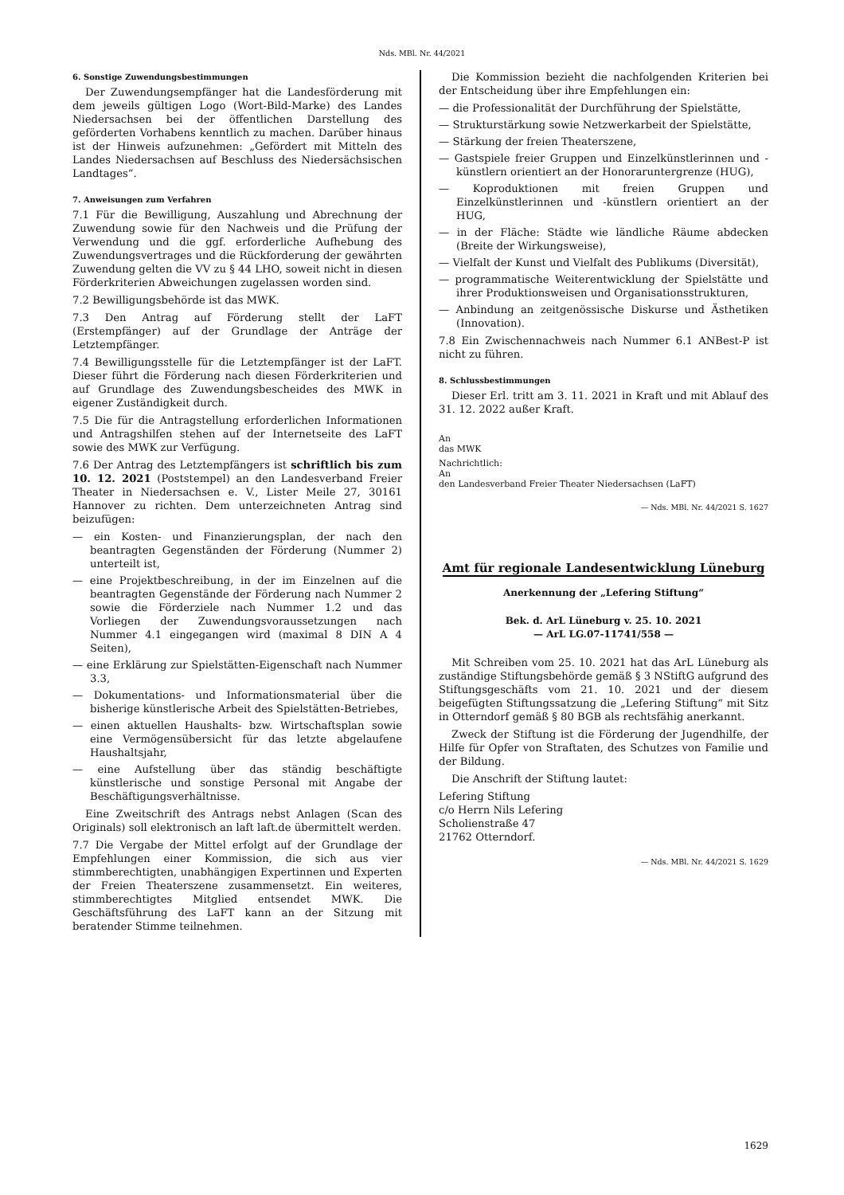Nds. MBl. Nr. 44/2021
6. Sonstige Zuwendungsbestimmungen
Der Zuwendungsempfänger hat die Landesförderung mit dem jeweils gültigen Logo (Wort-Bild-Marke) des Landes Niedersachsen bei der öffentlichen Darstellung des geförderten Vorhabens kenntlich zu machen. Darüber hinaus ist der Hinweis aufzunehmen: „Gefördert mit Mitteln des Landes Niedersachsen auf Beschluss des Niedersächsischen Landtages“.
7. Anweisungen zum Verfahren
7.1 Für die Bewilligung, Auszahlung und Abrechnung der Zuwendung sowie für den Nachweis und die Prüfung der Verwendung und die ggf. erforderliche Aufhebung des Zuwendungsvertrages und die Rückforderung der gewährten Zuwendung gelten die VV zu § 44 LHO, soweit nicht in diesen Förderkriterien Abweichungen zugelassen worden sind.
7.2 Bewilligungsbehörde ist das MWK.
7.3 Den Antrag auf Förderung stellt der LaFT (Erstempfänger) auf der Grundlage der Anträge der Letztempfänger.
7.4 Bewilligungsstelle für die Letztempfänger ist der LaFT. Dieser führt die Förderung nach diesen Förderkriterien und auf Grundlage des Zuwendungsbescheides des MWK in eigener Zuständigkeit durch.
7.5 Die für die Antragstellung erforderlichen Informationen und Antragshilfen stehen auf der Internetseite des LaFT sowie des MWK zur Verfügung.
7.6 Der Antrag des Letztempfängers ist schriftlich bis zum 10. 12. 2021 (Poststempel) an den Landesverband Freier Theater in Niedersachsen e. V., Lister Meile 27, 30161 Hannover zu richten. Dem unterzeichneten Antrag sind beizufügen:
— ein Kosten- und Finanzierungsplan, der nach den beantragten Gegenständen der Förderung (Nummer 2) unterteilt ist,
— eine Projektbeschreibung, in der im Einzelnen auf die beantragten Gegenstände der Förderung nach Nummer 2 sowie die Förderziele nach Nummer 1.2 und das Vorliegen der Zuwendungsvoraussetzungen nach Nummer 4.1 eingegangen wird (maximal 8 DIN A 4 Seiten),
— eine Erklärung zur Spielstätten-Eigenschaft nach Nummer 3.3,
— Dokumentations- und Informationsmaterial über die bisherige künstlerische Arbeit des Spielstätten-Betriebes,
— einen aktuellen Haushalts- bzw. Wirtschaftsplan sowie eine Vermögensübersicht für das letzte abgelaufene Haushaltsjahr,
— eine Aufstellung über das ständig beschäftigte künstlerische und sonstige Personal mit Angabe der Beschäftigungsverhältnisse.
Eine Zweitschrift des Antrags nebst Anlagen (Scan des Originals) soll elektronisch an laft laft.de übermittelt werden.
7.7 Die Vergabe der Mittel erfolgt auf der Grundlage der Empfehlungen einer Kommission, die sich aus vier stimmberechtigten, unabhängigen Expertinnen und Experten der Freien Theaterszene zusammensetzt. Ein weiteres, stimmberechtigtes Mitglied entsendet MWK. Die Geschäftsführung des LaFT kann an der Sitzung mit beratender Stimme teilnehmen.
Die Kommission bezieht die nachfolgenden Kriterien bei der Entscheidung über ihre Empfehlungen ein:
— die Professionalität der Durchführung der Spielstätte,
— Strukturstärkung sowie Netzwerkarbeit der Spielstätte,
— Stärkung der freien Theaterszene,
— Gastspiele freier Gruppen und Einzelkünstlerinnen und -künstlern orientiert an der Honoraruntergrenze (HUG),
— Koproduktionen mit freien Gruppen und Einzelkünstlerinnen und -künstlern orientiert an der HUG,
— in der Fläche: Städte wie ländliche Räume abdecken (Breite der Wirkungsweise),
— Vielfalt der Kunst und Vielfalt des Publikums (Diversität),
— programmatische Weiterentwicklung der Spielstätte und ihrer Produktionsweisen und Organisationsstrukturen,
— Anbindung an zeitgenössische Diskurse und Ästhetiken (Innovation).
7.8 Ein Zwischennachweis nach Nummer 6.1 ANBest-P ist nicht zu führen.
8. Schlussbestimmungen
Dieser Erl. tritt am 3. 11. 2021 in Kraft und mit Ablauf des 31. 12. 2022 außer Kraft.
An
das MWK
Nachrichtlich:
An
den Landesverband Freier Theater Niedersachsen (LaFT)
— Nds. MBl. Nr. 44/2021 S. 1627
Amt für regionale Landesentwicklung Lüneburg
Anerkennung der „Lefering Stiftung“
Bek. d. ArL Lüneburg v. 25. 10. 2021
— ArL LG.07-11741/558 —
Mit Schreiben vom 25. 10. 2021 hat das ArL Lüneburg als zuständige Stiftungsbehörde gemäß § 3 NStiftG aufgrund des Stiftungsgeschäfts vom 21. 10. 2021 und der diesem beigefügten Stiftungssatzung die „Lefering Stiftung“ mit Sitz in Otterndorf gemäß § 80 BGB als rechtsfähig anerkannt.
Zweck der Stiftung ist die Förderung der Jugendhilfe, der Hilfe für Opfer von Straftaten, des Schutzes von Familie und der Bildung.
Die Anschrift der Stiftung lautet:
Lefering Stiftung
c/o Herrn Nils Lefering
Scholienstraße 47
21762 Otterndorf.
— Nds. MBl. Nr. 44/2021 S. 1629
1629